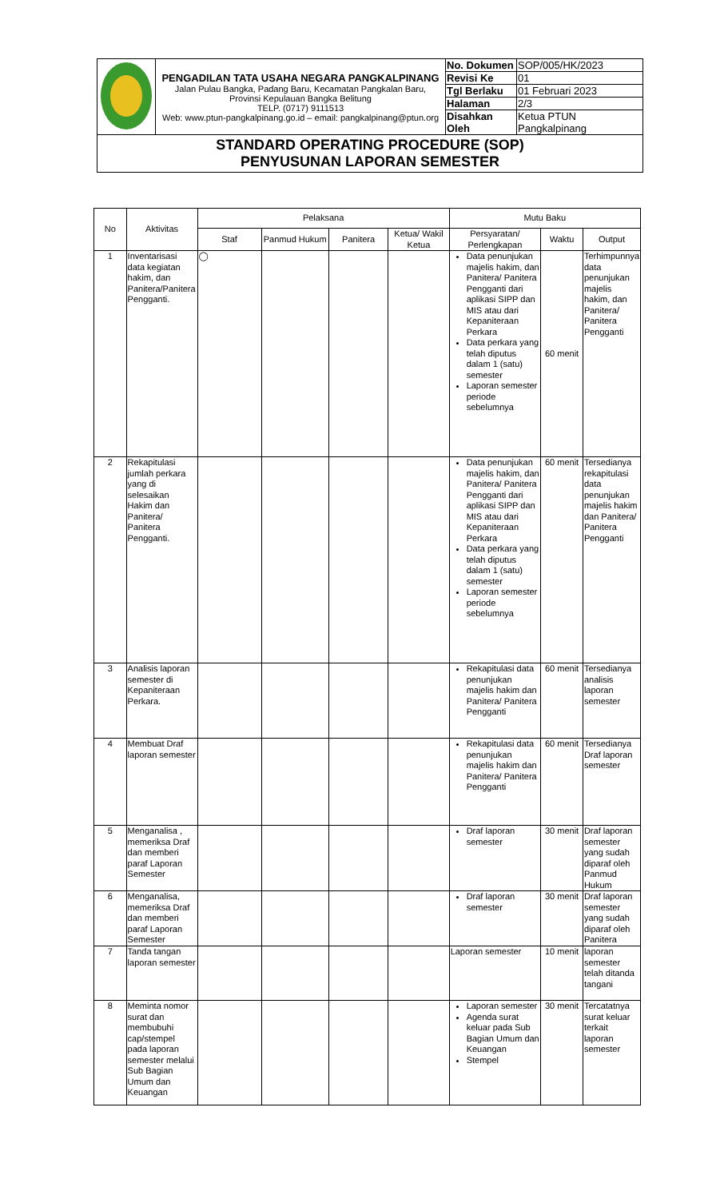| | PENGADILAN TATA USAHA NEGARA PANGKALPINANG Jalan Pulau Bangka, Padang Baru, Kecamatan Pangkalan Baru, Provinsi Kepulauan Bangka Belitung TELP. (0717) 9111513 Web: www.ptun-pangkalpinang.go.id – email: pangkalpinang@ptun.org | No. Dokumen | SOP/005/HK/2023 |
| | | Revisi Ke | 01 |
| | | Tgl Berlaku | 01 Februari 2023 |
| | | Halaman | 2/3 |
| | | Disahkan Oleh | Ketua PTUN Pangkalpinang |
| STANDARD OPERATING PROCEDURE (SOP) PENYUSUNAN LAPORAN SEMESTER | | | |
| No | Aktivitas | Pelaksana | | | | Mutu Baku | | |
| --- | --- | --- | --- | --- | --- | --- | --- | --- |
| | | Staf | Panmud Hukum | Panitera | Ketua/ Wakil Ketua | Persyaratan/ Perlengkapan | Waktu | Output |
| 1 | Inventarisasi data kegiatan hakim, dan Panitera/Panitera Pengganti. | ◯ | | | | Data penunjukan majelis hakim, dan Panitera/ Panitera Pengganti dari aplikasi SIPP dan MIS atau dari Kepaniteraan Perkara Data perkara yang telah diputus dalam 1 (satu) semester Laporan semester periode sebelumnya | 60 menit | Terhimpunnya data penunjukan majelis hakim, dan Panitera/ Panitera Pengganti |
| 2 | Rekapitulasi jumlah perkara yang di selesaikan Hakim dan Panitera/ Panitera Pengganti. | | | | | Data penunjukan majelis hakim, dan Panitera/ Panitera Pengganti dari aplikasi SIPP dan MIS atau dari Kepaniteraan Perkara Data perkara yang telah diputus dalam 1 (satu) semester Laporan semester periode sebelumnya | 60 menit | Tersedianya rekapitulasi data penunjukan majelis hakim dan Panitera/ Panitera Pengganti |
| 3 | Analisis laporan semester di Kepaniteraan Perkara. | | | | | Rekapitulasi data penunjukan majelis hakim dan Panitera/ Panitera Pengganti | 60 menit | Tersedianya analisis laporan semester |
| 4 | Membuat Draf laporan semester | | | | | Rekapitulasi data penunjukan majelis hakim dan Panitera/ Panitera Pengganti | 60 menit | Tersedianya Draf laporan semester |
| 5 | Menganalisa , memeriksa Draf dan memberi paraf Laporan Semester | | | | | Draf laporan semester | 30 menit | Draf laporan semester yang sudah diparaf oleh Panmud Hukum |
| 6 | Menganalisa, memeriksa Draf dan memberi paraf Laporan Semester | | | | | Draf laporan semester | 30 menit | Draf laporan semester yang sudah diparaf oleh Panitera |
| 7 | Tanda tangan laporan semester | | | | | Laporan semester | 10 menit | laporan semester telah ditanda tangani |
| 8 | Meminta nomor surat dan membubuhi cap/stempel pada laporan semester melalui Sub Bagian Umum dan Keuangan | | | | | Laporan semester Agenda surat keluar pada Sub Bagian Umum dan Keuangan Stempel | 30 menit | Tercatatnya surat keluar terkait laporan semester |